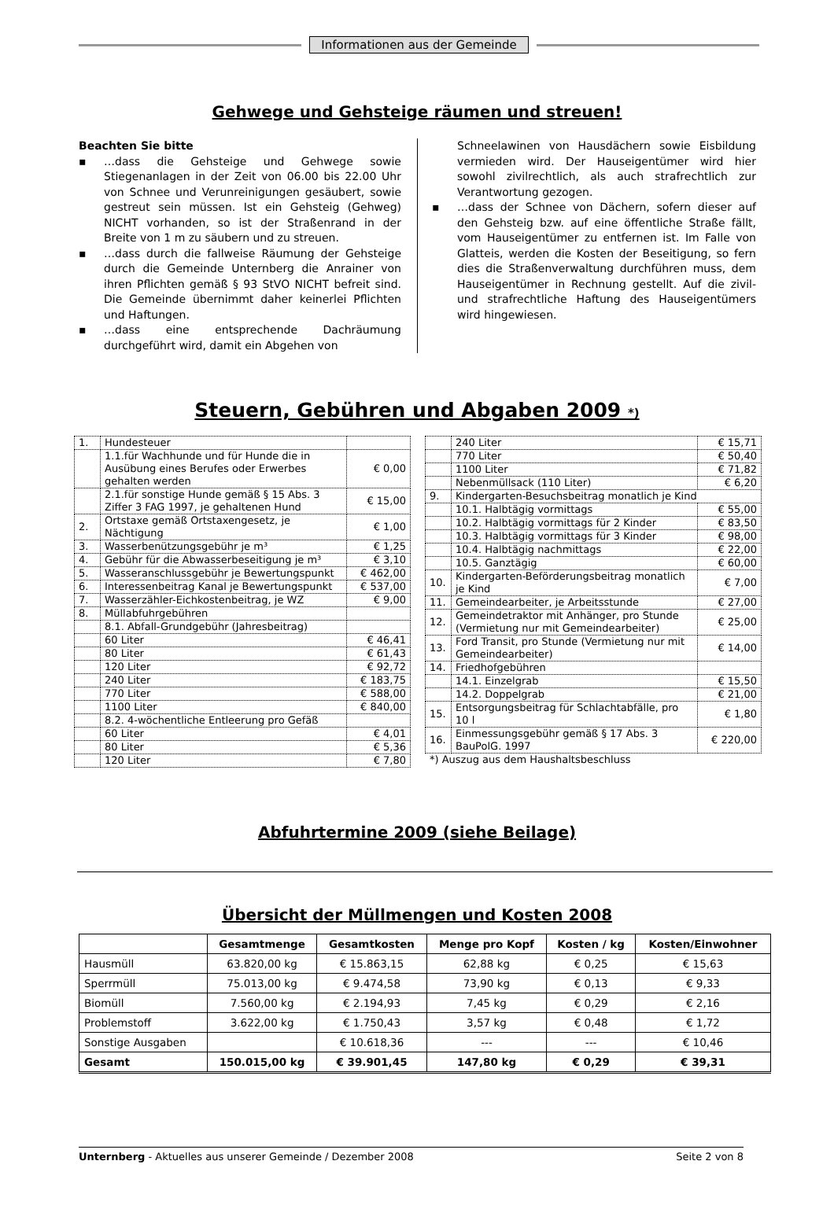Informationen aus der Gemeinde
Gehwege und Gehsteige räumen und streuen!
Beachten Sie bitte
▪ …dass die Gehsteige und Gehwege sowie Stiegenanlagen in der Zeit von 06.00 bis 22.00 Uhr von Schnee und Verunreinigungen gesäubert, sowie gestreut sein müssen. Ist ein Gehsteig (Gehweg) NICHT vorhanden, so ist der Straßenrand in der Breite von 1 m zu säubern und zu streuen.
▪ …dass durch die fallweise Räumung der Gehsteige durch die Gemeinde Unternberg die Anrainer von ihren Pflichten gemäß § 93 StVO NICHT befreit sind. Die Gemeinde übernimmt daher keinerlei Pflichten und Haftungen.
▪ …dass eine entsprechende Dachräumung durchgeführt wird, damit ein Abgehen von
Schneelawinen von Hausdächern sowie Eisbildung vermieden wird. Der Hauseigentümer wird hier sowohl zivilrechtlich, als auch strafrechtlich zur Verantwortung gezogen.
▪ …dass der Schnee von Dächern, sofern dieser auf den Gehsteig bzw. auf eine öffentliche Straße fällt, vom Hauseigentümer zu entfernen ist. Im Falle von Glatteis, werden die Kosten der Beseitigung, so fern dies die Straßenverwaltung durchführen muss, dem Hauseigentümer in Rechnung gestellt. Auf die zivil- und strafrechtliche Haftung des Hauseigentümers wird hingewiesen.
Steuern, Gebühren und Abgaben 2009 *)
| 1. | Hundesteuer | |
| | 1.1.für Wachhunde und für Hunde die in Ausübung eines Berufes oder Erwerbes gehalten werden | € 0,00 |
| | 2.1.für sonstige Hunde gemäß § 15 Abs. 3 Ziffer 3 FAG 1997, je gehaltenen Hund | € 15,00 |
| 2. | Ortstaxe gemäß Ortstaxengesetz, je Nächtigung | € 1,00 |
| 3. | Wasserbenützungsgebühr je m³ | € 1,25 |
| 4. | Gebühr für die Abwasserbeseitigung je m³ | € 3,10 |
| 5. | Wasseranschlussgebühr je Bewertungspunkt | € 462,00 |
| 6. | Interessenbeitrag Kanal je Bewertungspunkt | € 537,00 |
| 7. | Wasserzähler-Eichkostenbeitrag, je WZ | € 9,00 |
| 8. | Müllabfuhrgebühren | |
| | 8.1. Abfall-Grundgebühr (Jahresbeitrag) | |
| | 60 Liter | € 46,41 |
| | 80 Liter | € 61,43 |
| | 120 Liter | € 92,72 |
| | 240 Liter | € 183,75 |
| | 770 Liter | € 588,00 |
| | 1100 Liter | € 840,00 |
| | 8.2. 4-wöchentliche Entleerung pro Gefäß | |
| | 60 Liter | € 4,01 |
| | 80 Liter | € 5,36 |
| | 120 Liter | € 7,80 |
| | 240 Liter | € 15,71 |
| | 770 Liter | € 50,40 |
| | 1100 Liter | € 71,82 |
| | Nebenmüllsack (110 Liter) | € 6,20 |
| 9. | Kindergarten-Besuchsbeitrag monatlich je Kind | |
| | 10.1. Halbtägig vormittags | € 55,00 |
| | 10.2. Halbtägig vormittags für 2 Kinder | € 83,50 |
| | 10.3. Halbtägig vormittags für 3 Kinder | € 98,00 |
| | 10.4. Halbtägig nachmittags | € 22,00 |
| | 10.5. Ganztägig | € 60,00 |
| 10. | Kindergarten-Beförderungsbeitrag monatlich je Kind | € 7,00 |
| 11. | Gemeindearbeiter, je Arbeitsstunde | € 27,00 |
| 12. | Gemeindetraktor mit Anhänger, pro Stunde (Vermietung nur mit Gemeindearbeiter) | € 25,00 |
| 13. | Ford Transit, pro Stunde (Vermietung nur mit Gemeindearbeiter) | € 14,00 |
| 14. | Friedhofgebühren | |
| | 14.1. Einzelgrab | € 15,50 |
| | 14.2. Doppelgrab | € 21,00 |
| 15. | Entsorgungsbeitrag für Schlachtabfälle, pro 10 l | € 1,80 |
| 16. | Einmessungsgebühr gemäß § 17 Abs. 3 BauPolG. 1997 | € 220,00 |
*) Auszug aus dem Haushaltsbeschluss
Abfuhrtermine 2009 (siehe Beilage)
Übersicht der Müllmengen und Kosten 2008
| | Gesamtmenge | Gesamtkosten | Menge pro Kopf | Kosten / kg | Kosten/Einwohner |
| --- | --- | --- | --- | --- | --- |
| Hausmüll | 63.820,00 kg | € 15.863,15 | 62,88 kg | € 0,25 | € 15,63 |
| Sperrmüll | 75.013,00 kg | € 9.474,58 | 73,90 kg | € 0,13 | € 9,33 |
| Biomüll | 7.560,00 kg | € 2.194,93 | 7,45 kg | € 0,29 | € 2,16 |
| Problemstoff | 3.622,00 kg | € 1.750,43 | 3,57 kg | € 0,48 | € 1,72 |
| Sonstige Ausgaben | | € 10.618,36 | --- | --- | € 10,46 |
| Gesamt | 150.015,00 kg | € 39.901,45 | 147,80 kg | € 0,29 | € 39,31 |
Unternberg - Aktuelles aus unserer Gemeinde / Dezember 2008
Seite 2 von 8